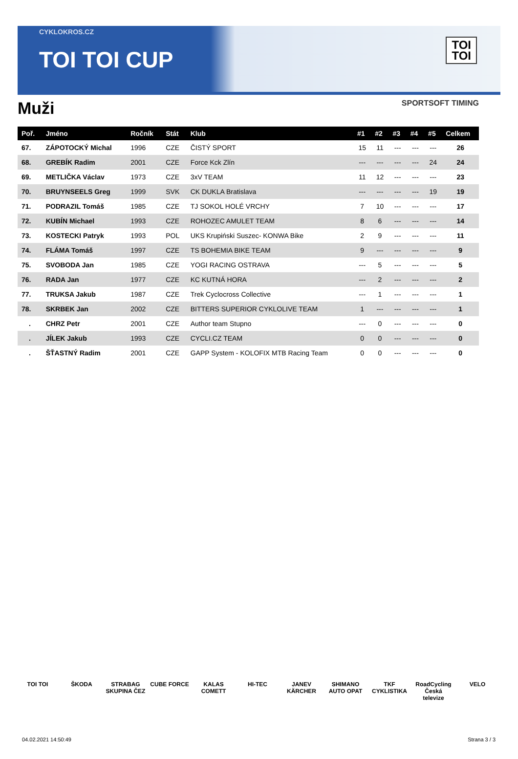CYKLOKROS.CZ
TOI TOI CUP
TOI
TOI
Muži SPORTSOFT TIMING
| Poř. | Jméno | Ročník | Stát | Klub | #1 | #2 | #3 | #4 | #5 | Celkem |
| --- | --- | --- | --- | --- | --- | --- | --- | --- | --- | --- |
| 67. | ZÁPOTOCKÝ Michal | 1996 | CZE | ČISTÝ SPORT | 15 | 11 | --- | --- | --- | 26 |
| 68. | GREBÍK Radim | 2001 | CZE | Force Kck Zlín | --- | --- | --- | --- | 24 | 24 |
| 69. | METLIČKA Václav | 1973 | CZE | 3xV TEAM | 11 | 12 | --- | --- | --- | 23 |
| 70. | BRUYNSEELS Greg | 1999 | SVK | CK DUKLA Bratislava | --- | --- | --- | --- | 19 | 19 |
| 71. | PODRAZIL Tomáš | 1985 | CZE | TJ SOKOL HOLÉ VRCHY | 7 | 10 | --- | --- | --- | 17 |
| 72. | KUBÍN Michael | 1993 | CZE | ROHOZEC AMULET TEAM | 8 | 6 | --- | --- | --- | 14 |
| 73. | KOSTECKI Patryk | 1993 | POL | UKS Krupiński Suszec- KONWA Bike | 2 | 9 | --- | --- | --- | 11 |
| 74. | FLÁMA Tomáš | 1997 | CZE | TS BOHEMIA BIKE TEAM | 9 | --- | --- | --- | --- | 9 |
| 75. | SVOBODA Jan | 1985 | CZE | YOGI RACING OSTRAVA | --- | 5 | --- | --- | --- | 5 |
| 76. | RADA Jan | 1977 | CZE | KC KUTNÁ HORA | --- | 2 | --- | --- | --- | 2 |
| 77. | TRUKSA Jakub | 1987 | CZE | Trek Cyclocross Collective | --- | 1 | --- | --- | --- | 1 |
| 78. | SKRBEK Jan | 2002 | CZE | BITTERS SUPERIOR CYKLOLIVE TEAM | 1 | --- | --- | --- | --- | 1 |
| . | CHRZ Petr | 2001 | CZE | Author team Stupno | --- | 0 | --- | --- | --- | 0 |
| . | JÍLEK Jakub | 1993 | CZE | CYCLI.CZ TEAM | 0 | 0 | --- | --- | --- | 0 |
| . | ŠŤASTNÝ Radim | 2001 | CZE | GAPP System - KOLOFIX MTB Racing Team | 0 | 0 | --- | --- | --- | 0 |
TOI TOI ŠKODA STRABAG SKUPINA ČEZ CUBE FORCE KALAS COMETT HI-TEC JANEV KÄRCHER SHIMANO AUTO OPAT TKF CYKLISTIKA RoadCycling Česká televize VELO
04.02.2021 14:50:49 Strana 3 / 3